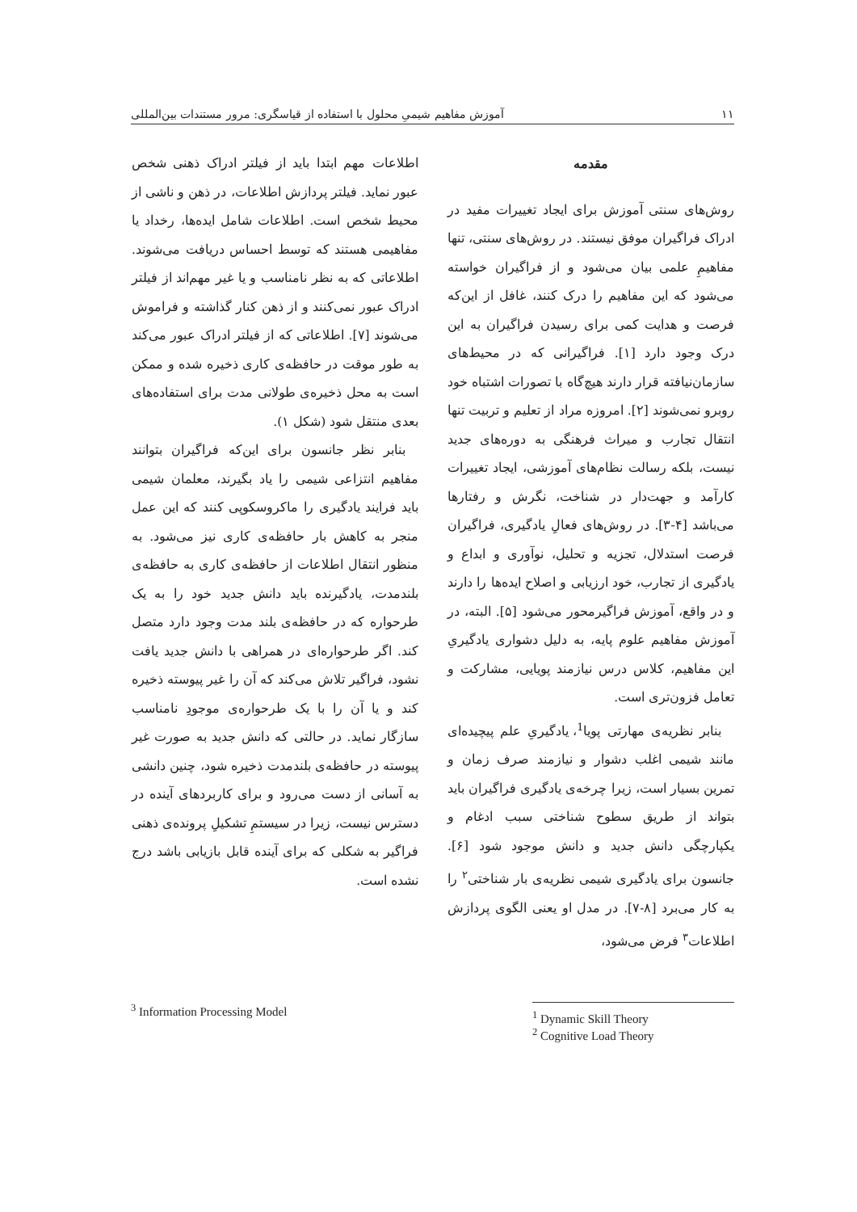۱۱ آموزش مفاهیم شیمیِ محلول با استفاده از قیاسگری: مرور مستندات بین‌المللی
مقدمه
روش‌های سنتی آموزش برای ایجاد تغییرات مفید در ادراک فراگیران موفق نیستند. در روش‌های سنتی، تنها مفاهیمِ علمی بیان می‌شود و از فراگیران خواسته می‌شود که این مفاهیم را درک کنند، غافل از این‌که فرصت و هدایت کمی برای رسیدن فراگیران به این درک وجود دارد [۱]. فراگیرانی که در محیط‌های سازمان‌نیافته قرار دارند هیچ‌گاه با تصورات اشتباه خود روبرو نمی‌شوند [۲]. امروزه مراد از تعلیم و تربیت تنها انتقال تجارب و میراث فرهنگی به دوره‌های جدید نیست، بلکه رسالت نظام‌های آموزشی، ایجاد تغییرات کارآمد و جهت‌دار در شناخت، نگرش و رفتارها می‌باشد [۴-۳]. در روش‌های فعالِ یادگیری، فراگیران فرصت استدلال، تجزیه و تحلیل، نوآوری و ابداع و یادگیری از تجارب، خود ارزیابی و اصلاح ایده‌ها را دارند و در واقع، آموزش فراگیرمحور می‌شود [۵]. البته، در آموزش مفاهیم علوم پایه، به دلیل دشواری یادگیریِ این مفاهیم، کلاس درس نیازمند پویایی، مشارکت و تعامل فزون‌تری است.
بنابر نظریه‌ی مهارتی پویا<sup>1</sup>، یادگیریِ علم پیچیده‌ای مانند شیمی اغلب دشوار و نیازمند صرف زمان و تمرین بسیار است، زیرا چرخه‌ی یادگیری فراگیران باید بتواند از طریق سطوح شناختی سبب ادغام و یکپارچگی دانش جدید و دانش موجود شود [۶]. جانسون برای یادگیری شیمی نظریه‌ی بار شناختی<sup>۲</sup> را به کار می‌برد [۸-۷]. در مدل او یعنی الگوی پردازش اطلاعات<sup>۳</sup> فرض می‌شود،
اطلاعات مهم ابتدا باید از فیلتر ادراک ذهنی شخص عبور نماید. فیلتر پردازش اطلاعات، در ذهن و ناشی از محیط شخص است. اطلاعات شامل ایده‌ها، رخداد یا مفاهیمی هستند که توسط احساس دریافت می‌شوند. اطلاعاتی که به نظر نامناسب و یا غیر مهم‌اند از فیلتر ادراک عبور نمی‌کنند و از ذهن کنار گذاشته و فراموش می‌شوند [۷]. اطلاعاتی که از فیلتر ادراک عبور می‌کند به طور موقت در حافظه‌ی کاری ذخیره شده و ممکن است به محل ذخیره‌ی طولانی مدت برای استفاده‌های بعدی منتقل شود (شکل ۱).
بنابر نظر جانسون برای این‌که فراگیران بتوانند مفاهیم انتزاعی شیمی را یاد بگیرند، معلمان شیمی باید فرایند یادگیری را ماکروسکوپی کنند که این عمل منجر به کاهش بار حافظه‌ی کاری نیز می‌شود. به منظور انتقال اطلاعات از حافظه‌ی کاری به حافظه‌ی بلندمدت، یادگیرنده باید دانش جدید خود را به یک طرحواره که در حافظه‌ی بلند مدت وجود دارد متصل کند. اگر طرحواره‌ای در همراهی با دانش جدید یافت نشود، فراگیر تلاش می‌کند که آن را غیر پیوسته ذخیره کند و یا آن را با یک طرحواره‌ی موجودِ نامناسب سازگار نماید. در حالتی که دانش جدید به صورت غیر پیوسته در حافظه‌ی بلندمدت ذخیره شود، چنین دانشی به آسانی از دست می‌رود و برای کاربردهای آینده در دسترس نیست، زیرا در سیستمِ تشکیلِ پرونده‌ی ذهنی فراگیر به شکلی که برای آینده قابل بازیابی باشد درج نشده است.
<sup>3</sup> Information Processing Model
<sup>1</sup> Dynamic Skill Theory
<sup>2</sup> Cognitive Load Theory